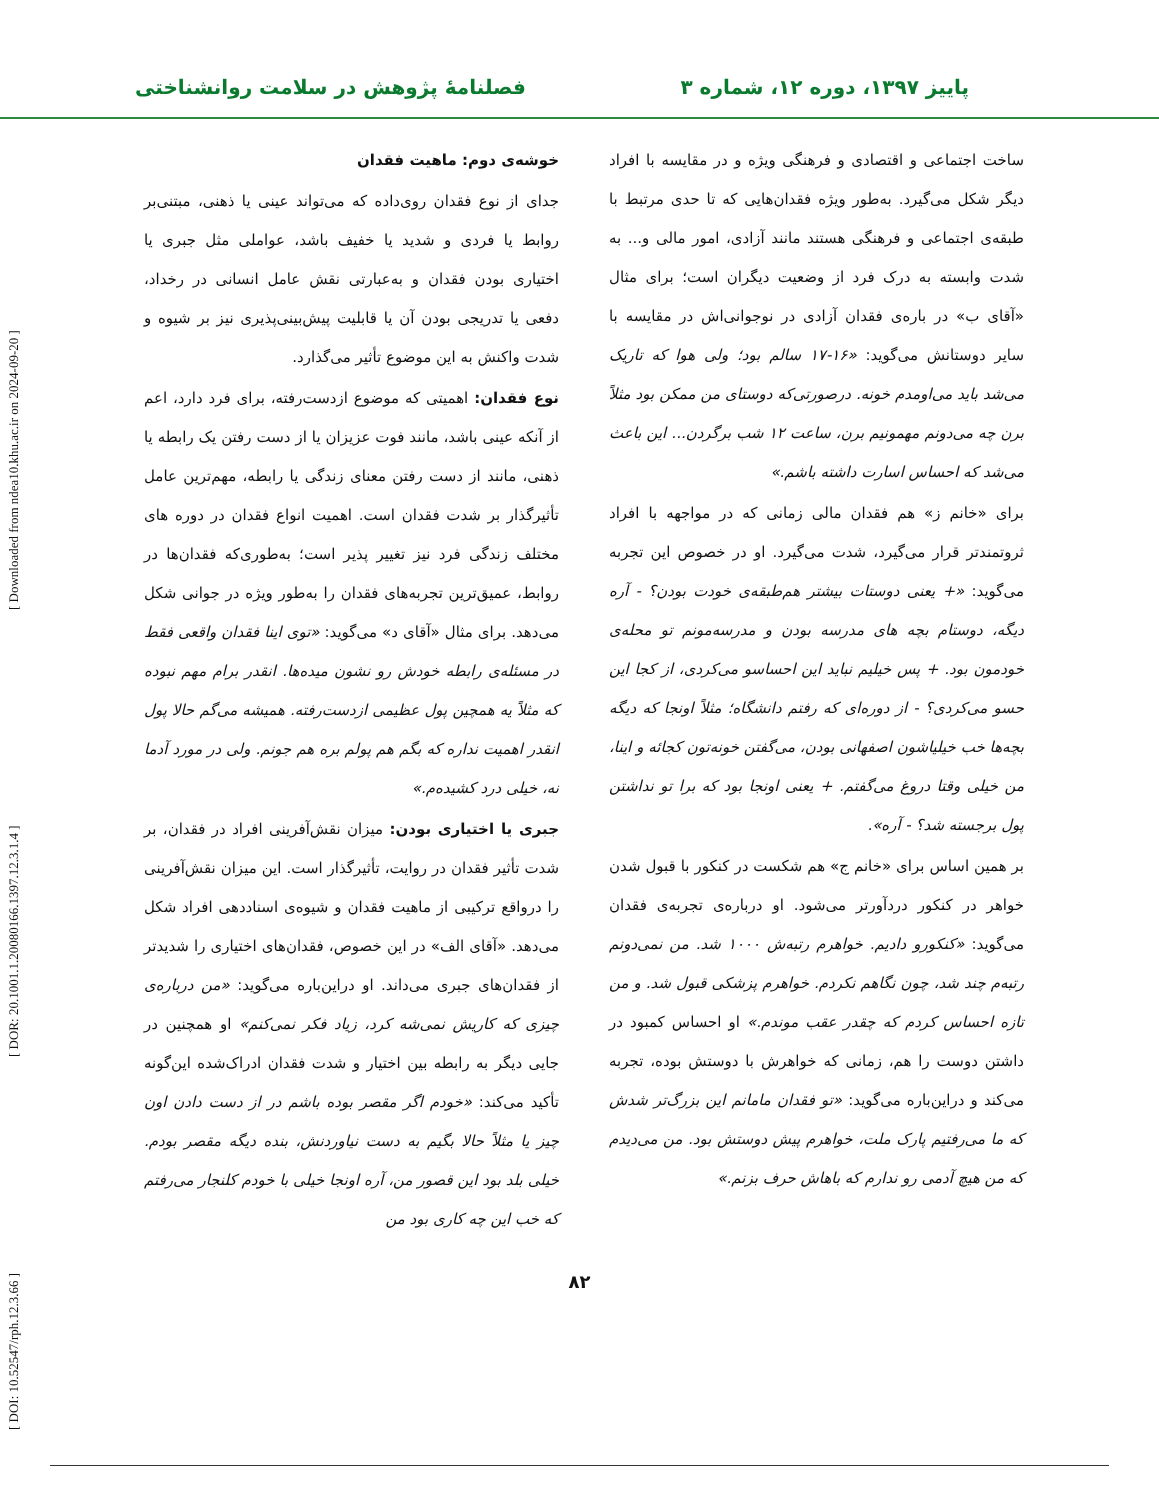پاییز ۱۳۹۷، دوره ۱۲، شماره ۳ فصلنامهٔ پژوهش در سلامت روانشناختی
ساخت اجتماعی و اقتصادی و فرهنگی ویژه و در مقایسه با افراد دیگر شکل می‌گیرد. به‌طور ویژه فقدان‌هایی که تا حدی مرتبط با طبقه‌ی اجتماعی و فرهنگی هستند مانند آزادی، امور مالی و... به شدت وابسته به درک فرد از وضعیت دیگران است؛ برای مثال «آقای ب» در باره‌ی فقدان آزادی در نوجوانی‌اش در مقایسه با سایر دوستانش می‌گوید: «۱۶-۱۷ سالم بود؛ ولی هوا که تاریک می‌شد باید می‌اومدم خونه. درصورتی‌که دوستای من ممکن بود مثلاً برن چه می‌دونم مهمونیم برن، ساعت ۱۲ شب برگردن... این باعث می‌شد که احساس اسارت داشته باشم.»
برای «خانم ز» هم فقدان مالی زمانی که در مواجهه با افراد ثروتمندتر قرار می‌گیرد، شدت می‌گیرد. او در خصوص این تجربه می‌گوید: «+ یعنی دوستات بیشتر هم‌طبقه‌ی خودت بودن؟ - آره دیگه، دوستام بچه های مدرسه بودن و مدرسه‌مونم تو محله‌ی خودمون بود. + پس خیلیم نباید این احساسو می‌کردی، از کجا این حسو می‌کردی؟ - از دوره‌ای که رفتم دانشگاه؛ مثلاً اونجا که دیگه بچه‌ها خب خیلیاشون اصفهانی بودن، می‌گفتن خونه‌تون کجائه و اینا، من خیلی وقتا دروغ می‌گفتم. + یعنی اونجا بود که برا تو نداشتن پول برجسته شد؟ - آره».
بر همین اساس برای «خانم ج» هم شکست در کنکور با قبول شدن خواهر در کنکور دردآورتر می‌شود. او درباره‌ی تجربه‌ی فقدان می‌گوید: «کنکورو دادیم. خواهرم رتبه‌ش ۱۰۰۰ شد. من نمی‌دونم رتبه‌م چند شد، چون نگاهم نکردم. خواهرم پزشکی قبول شد. و من تازه احساس کردم که چقدر عقب موندم.» او احساس کمبود در داشتن دوست را هم، زمانی که خواهرش با دوستش بوده، تجربه می‌کند و دراین‌باره می‌گوید: «تو فقدان مامانم این بزرگ‌تر شدش که ما می‌رفتیم پارک ملت، خواهرم پیش دوستش بود. من می‌دیدم که من هیچ آدمی رو ندارم که باهاش حرف بزنم.»
خوشه‌ی دوم: ماهیت فقدان
جدای از نوع فقدان روی‌داده که می‌تواند عینی یا ذهنی، مبتنی‌بر روابط یا فردی و شدید یا خفیف باشد، عواملی مثل جبری یا اختیاری بودن فقدان و به‌عبارتی نقش عامل انسانی در رخداد، دفعی یا تدریجی بودن آن یا قابلیت پیش‌بینی‌پذیری نیز بر شیوه و شدت واکنش به این موضوع تأثیر می‌گذارد.
نوع فقدان: اهمیتی که موضوع ازدست‌رفته، برای فرد دارد، اعم از آنکه عینی باشد، مانند فوت عزیزان یا از دست رفتن یک رابطه یا ذهنی، مانند از دست رفتن معنای زندگی یا رابطه، مهم‌ترین عامل تأثیرگذار بر شدت فقدان است. اهمیت انواع فقدان در دوره های مختلف زندگی فرد نیز تغییر پذیر است؛ به‌طوری‌که فقدان‌ها در روابط، عمیق‌ترین تجربه‌های فقدان را به‌طور ویژه در جوانی شکل می‌دهد. برای مثال «آقای د» می‌گوید: «توی اینا فقدان واقعی فقط در مسئله‌ی رابطه خودش رو نشون میده‌ها. انقدر برام مهم نبوده که مثلاً یه همچین پول عظیمی ازدست‌رفته. همیشه می‌گم حالا پول انقدر اهمیت نداره که بگم هم پولم بره هم جونم. ولی در مورد آدما نه، خیلی درد کشیده‌م.»
جبری یا اختیاری بودن: میزان نقش‌آفرینی افراد در فقدان، بر شدت تأثیر فقدان در روایت، تأثیرگذار است. این میزان نقش‌آفرینی را درواقع ترکیبی از ماهیت فقدان و شیوه‌ی اسناددهی افراد شکل می‌دهد. «آقای الف» در این خصوص، فقدان‌های اختیاری را شدیدتر از فقدان‌های جبری می‌داند. او دراین‌باره می‌گوید: «من درباره‌ی چیزی که کاریش نمی‌شه کرد، زیاد فکر نمی‌کنم» او همچنین در جایی دیگر به رابطه بین اختیار و شدت فقدان ادراک‌شده این‌گونه تأکید می‌کند: «خودم اگر مقصر بوده باشم در از دست دادن اون چیز یا مثلاً حالا بگیم به دست نیاوردنش، بنده دیگه مقصر بودم. خیلی بلد بود این قصور من، آره اونجا خیلی با خودم کلنجار می‌رفتم که خب این چه کاری بود من
۸۲
[ DOI: 10.52547/rph.12.3.66 ] [ DOR: 20.1001.1.20080166.1397.12.3.1.4 ] [ Downloaded from ndea10.khu.ac.ir on 2024-09-20 ]